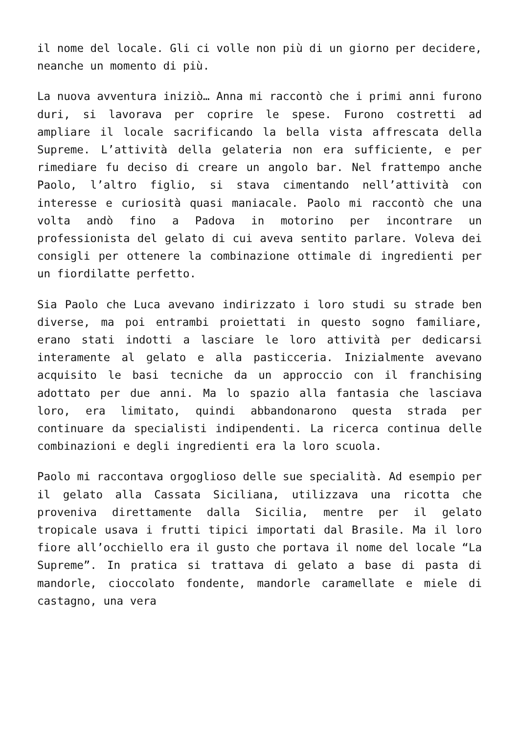il nome del locale. Gli ci volle non più di un giorno per decidere, neanche un momento di più.
La nuova avventura iniziò… Anna mi raccontò che i primi anni furono duri, si lavorava per coprire le spese. Furono costretti ad ampliare il locale sacrificando la bella vista affrescata della Supreme. L’attività della gelateria non era sufficiente, e per rimediare fu deciso di creare un angolo bar. Nel frattempo anche Paolo, l’altro figlio, si stava cimentando nell’attività con interesse e curiosità quasi maniacale. Paolo mi raccontò che una volta andò fino a Padova in motorino per incontrare un professionista del gelato di cui aveva sentito parlare. Voleva dei consigli per ottenere la combinazione ottimale di ingredienti per un fiordilatte perfetto.
Sia Paolo che Luca avevano indirizzato i loro studi su strade ben diverse, ma poi entrambi proiettati in questo sogno familiare, erano stati indotti a lasciare le loro attività per dedicarsi interamente al gelato e alla pasticceria. Inizialmente avevano acquisito le basi tecniche da un approccio con il franchising adottato per due anni. Ma lo spazio alla fantasia che lasciava loro, era limitato, quindi abbandonarono questa strada per continuare da specialisti indipendenti. La ricerca continua delle combinazioni e degli ingredienti era la loro scuola.
Paolo mi raccontava orgoglioso delle sue specialità. Ad esempio per il gelato alla Cassata Siciliana, utilizzava una ricotta che proveniva direttamente dalla Sicilia, mentre per il gelato tropicale usava i frutti tipici importati dal Brasile. Ma il loro fiore all’occhiello era il gusto che portava il nome del locale “La Supreme”. In pratica si trattava di gelato a base di pasta di mandorle, cioccolato fondente, mandorle caramellate e miele di castagno, una vera